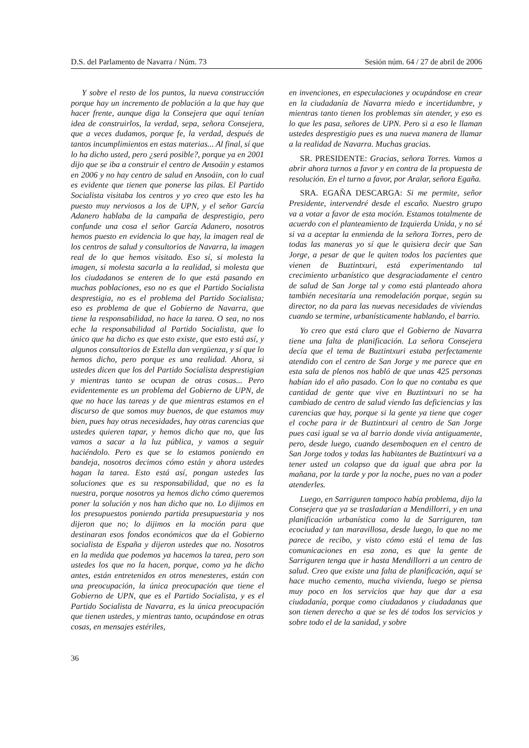D.S. del Parlamento de Navarra / Núm. 73 Sesión núm. 64 / 27 de abril de 2006
Y sobre el resto de los puntos, la nueva construcción porque hay un incremento de población a la que hay que hacer frente, aunque diga la Consejera que aquí tenían idea de construirlos, la verdad, sepa, señora Consejera, que a veces dudamos, porque fe, la verdad, después de tantos incumplimientos en estas materias... Al final, sí que lo ha dicho usted, pero ¿será posible?, porque ya en 2001 dijo que se iba a construir el centro de Ansoáin y estamos en 2006 y no hay centro de salud en Ansoáin, con lo cual es evidente que tienen que ponerse las pilas. El Partido Socialista visitaba los centros y yo creo que esto les ha puesto muy nerviosos a los de UPN, y el señor García Adanero hablaba de la campaña de desprestigio, pero confunde una cosa el señor García Adanero, nosotros hemos puesto en evidencia lo que hay, la imagen real de los centros de salud y consultorios de Navarra, la imagen real de lo que hemos visitado. Eso sí, si molesta la imagen, si molesta sacarla a la realidad, si molesta que los ciudadanos se enteren de lo que está pasando en muchas poblaciones, eso no es que el Partido Socialista desprestigia, no es el problema del Partido Socialista; eso es problema de que el Gobierno de Navarra, que tiene la responsabilidad, no hace la tarea. O sea, no nos eche la responsabilidad al Partido Socialista, que lo único que ha dicho es que esto existe, que esto está así, y algunos consultorios de Estella dan vergüenza, y sí que lo hemos dicho, pero porque es una realidad. Ahora, si ustedes dicen que los del Partido Socialista desprestigian y mientras tanto se ocupan de otras cosas... Pero evidentemente es un problema del Gobierno de UPN, de que no hace las tareas y de que mientras estamos en el discurso de que somos muy buenos, de que estamos muy bien, pues hay otras necesidades, hay otras carencias que ustedes quieren tapar, y hemos dicho que no, que las vamos a sacar a la luz pública, y vamos a seguir haciéndolo. Pero es que se lo estamos poniendo en bandeja, nosotros decimos cómo están y ahora ustedes hagan la tarea. Esto está así, pongan ustedes las soluciones que es su responsabilidad, que no es la nuestra, porque nosotros ya hemos dicho cómo queremos poner la solución y nos han dicho que no. Lo dijimos en los presupuestos poniendo partida presupuestaria y nos dijeron que no; lo dijimos en la moción para que destinaran esos fondos económicos que da el Gobierno socialista de España y dijeron ustedes que no. Nosotros en la medida que podemos ya hacemos la tarea, pero son ustedes los que no la hacen, porque, como ya he dicho antes, están entretenidos en otros menesteres, están con una preocupación, la única preocupación que tiene el Gobierno de UPN, que es el Partido Socialista, y es el Partido Socialista de Navarra, es la única preocupación que tienen ustedes, y mientras tanto, ocupándose en otras cosas, en mensajes estériles,
en invenciones, en especulaciones y ocupándose en crear en la ciudadanía de Navarra miedo e incertidumbre, y mientras tanto tienen los problemas sin atender, y eso es lo que les pasa, señores de UPN. Pero si a eso le llaman ustedes desprestigio pues es una nueva manera de llamar a la realidad de Navarra. Muchas gracias.
SR. PRESIDENTE: Gracias, señora Torres. Vamos a abrir ahora turnos a favor y en contra de la propuesta de resolución. En el turno a favor, por Aralar, señora Egaña.
SRA. EGAÑA DESCARGA: Si me permite, señor Presidente, intervendré desde el escaño. Nuestro grupo va a votar a favor de esta moción. Estamos totalmente de acuerdo con el planteamiento de Izquierda Unida, y no sé si va a aceptar la enmienda de la señora Torres, pero de todas las maneras yo sí que le quisiera decir que San Jorge, a pesar de que le quiten todos los pacientes que vienen de Buztintxuri, está experimentando tal crecimiento urbanístico que desgraciadamente el centro de salud de San Jorge tal y como está planteado ahora también necesitaría una remodelación porque, según su director, no da para las nuevas necesidades de viviendas cuando se termine, urbanísticamente hablando, el barrio.
Yo creo que está claro que el Gobierno de Navarra tiene una falta de planificación. La señora Consejera decía que el tema de Buztintxuri estaba perfectamente atendido con el centro de San Jorge y me parece que en esta sala de plenos nos habló de que unas 425 personas habían ido el año pasado. Con lo que no contaba es que cantidad de gente que vive en Buztintxuri no se ha cambiado de centro de salud viendo las deficiencias y las carencias que hay, porque si la gente ya tiene que coger el coche para ir de Buztintxuri al centro de San Jorge pues casi igual se va al barrio donde vivía antiguamente, pero, desde luego, cuando desemboquen en el centro de San Jorge todos y todas las habitantes de Buztintxuri va a tener usted un colapso que da igual que abra por la mañana, por la tarde y por la noche, pues no van a poder atenderles.
Luego, en Sarriguren tampoco había problema, dijo la Consejera que ya se trasladarían a Mendillorri, y en una planificación urbanística como la de Sarriguren, tan ecociudad y tan maravillosa, desde luego, lo que no me parece de recibo, y visto cómo está el tema de las comunicaciones en esa zona, es que la gente de Sarriguren tenga que ir hasta Mendillorri a un centro de salud. Creo que existe una falta de planificación, aquí se hace mucho cemento, mucha vivienda, luego se piensa muy poco en los servicios que hay que dar a esa ciudadanía, porque como ciudadanos y ciudadanas que son tienen derecho a que se les dé todos los servicios y sobre todo el de la sanidad, y sobre
36